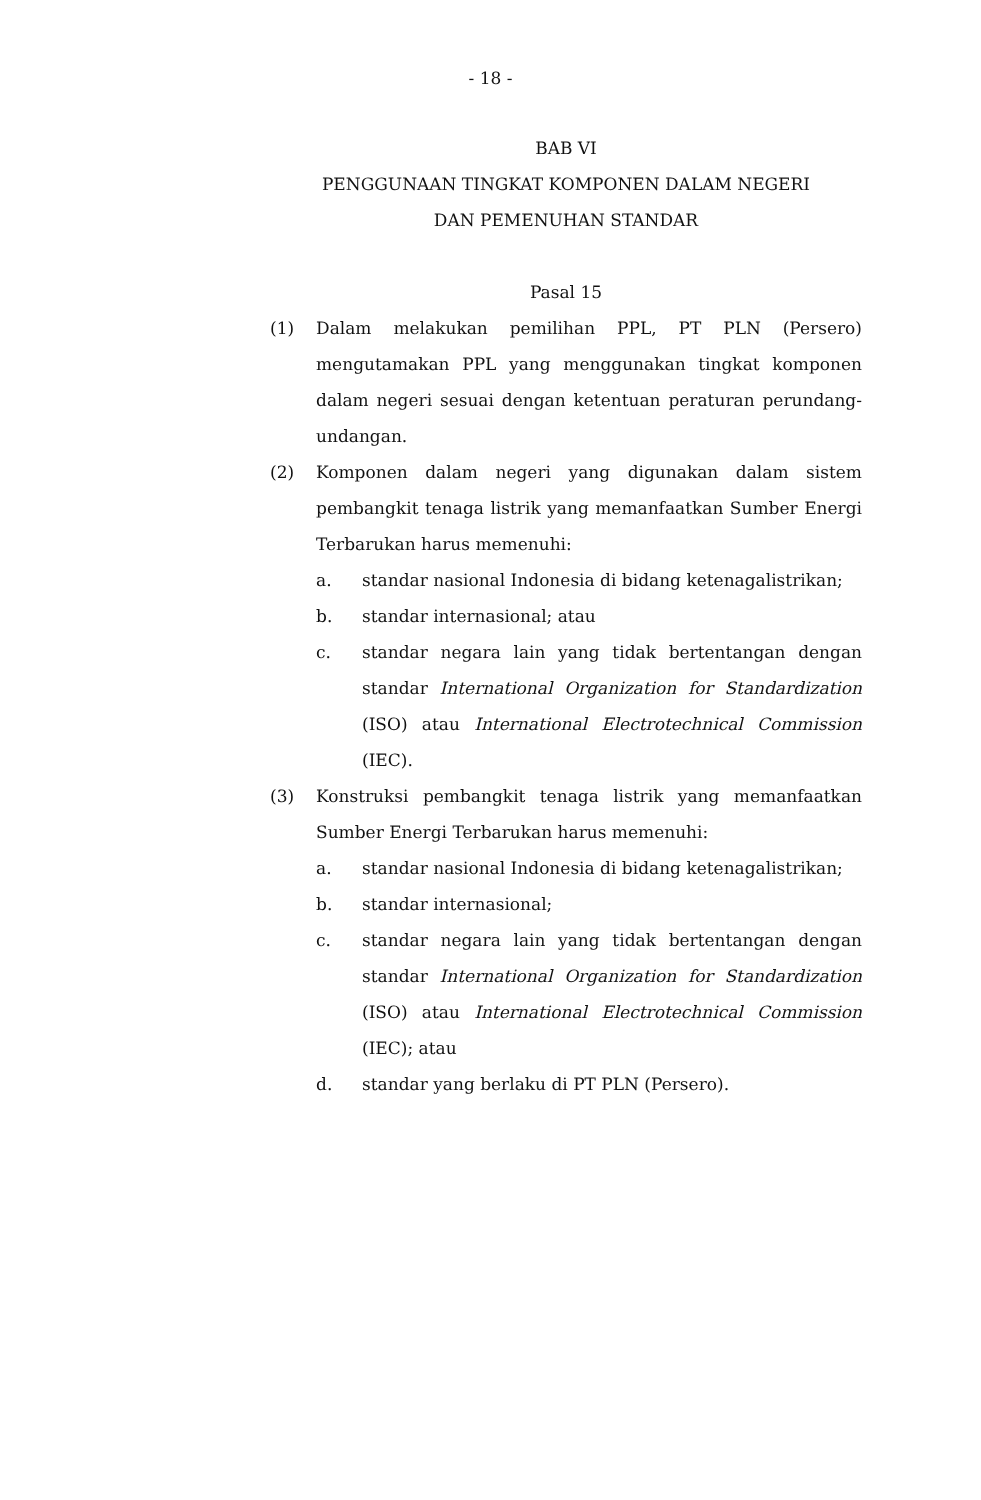- 18 -
BAB VI
PENGGUNAAN TINGKAT KOMPONEN DALAM NEGERI
DAN PEMENUHAN STANDAR
Pasal 15
(1) Dalam melakukan pemilihan PPL, PT PLN (Persero) mengutamakan PPL yang menggunakan tingkat komponen dalam negeri sesuai dengan ketentuan peraturan perundang-undangan.
(2) Komponen dalam negeri yang digunakan dalam sistem pembangkit tenaga listrik yang memanfaatkan Sumber Energi Terbarukan harus memenuhi:
a. standar nasional Indonesia di bidang ketenagalistrikan;
b. standar internasional; atau
c. standar negara lain yang tidak bertentangan dengan standar International Organization for Standardization (ISO) atau International Electrotechnical Commission (IEC).
(3) Konstruksi pembangkit tenaga listrik yang memanfaatkan Sumber Energi Terbarukan harus memenuhi:
a. standar nasional Indonesia di bidang ketenagalistrikan;
b. standar internasional;
c. standar negara lain yang tidak bertentangan dengan standar International Organization for Standardization (ISO) atau International Electrotechnical Commission (IEC); atau
d. standar yang berlaku di PT PLN (Persero).